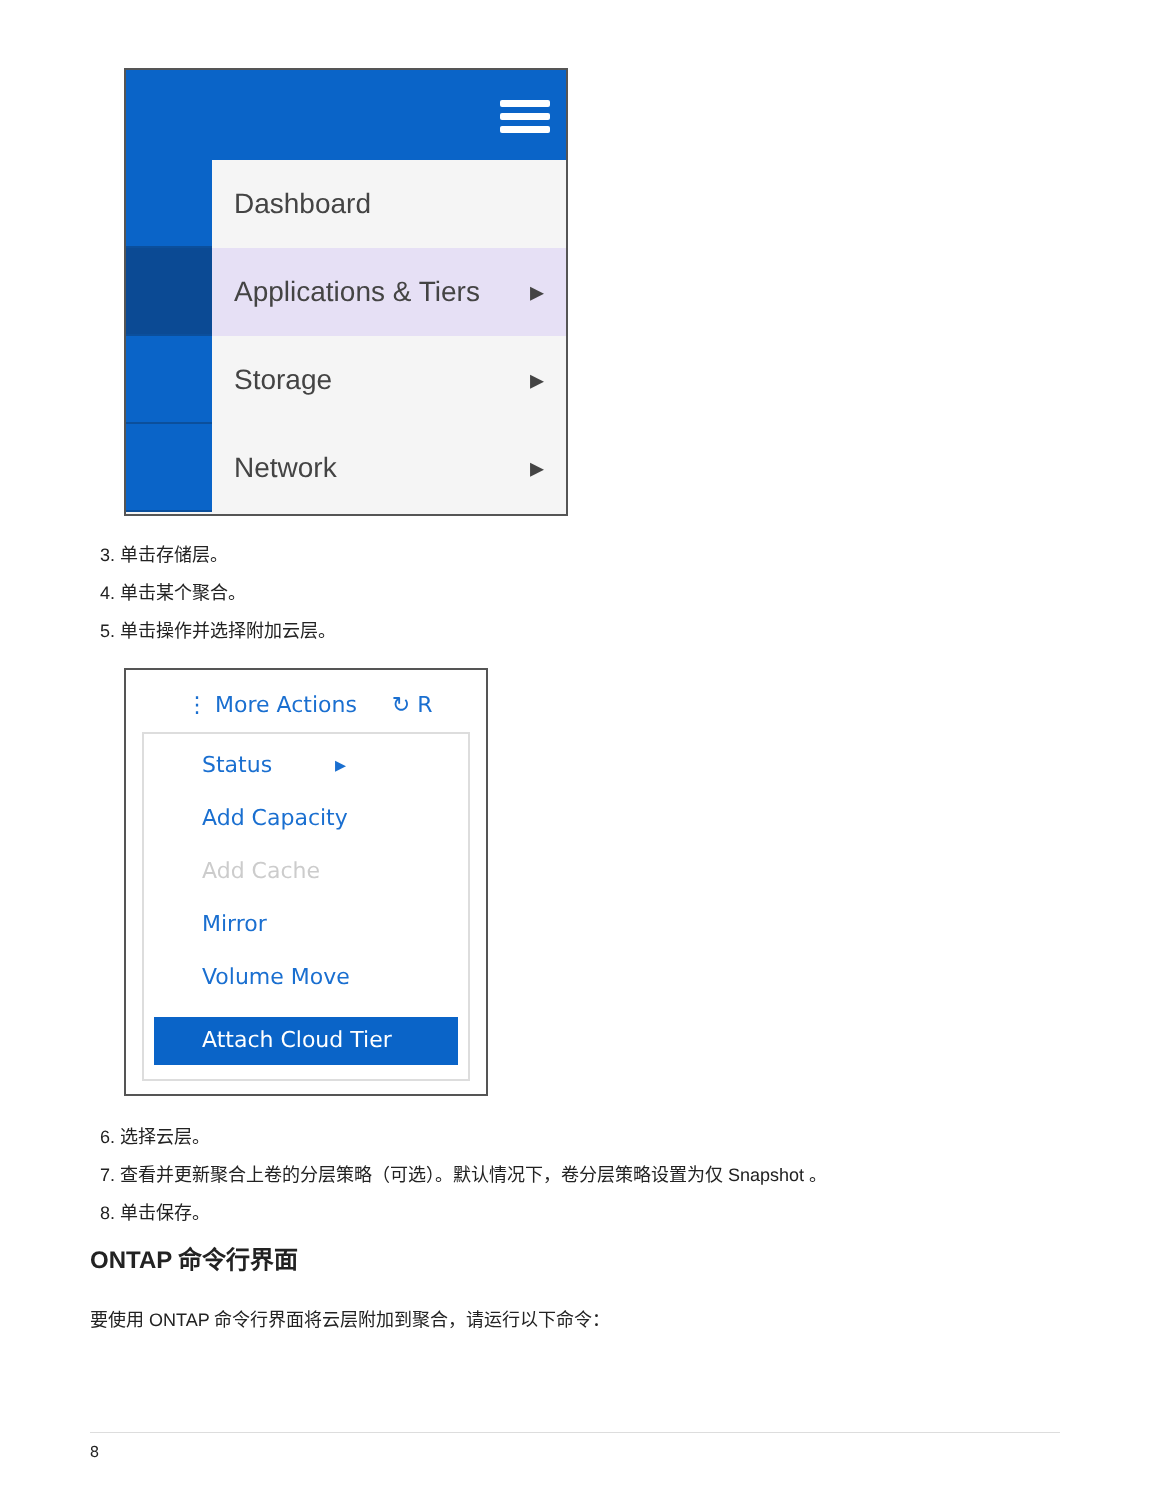Dashboard
Applications & Tiers ▸
Storage ▸
Network ▸
3. 单击存储层。
4. 单击某个聚合。
5. 单击操作并选择附加云层。
⋮ More Actions ↻ R
Status ▸
Add Capacity
Add Cache
Mirror
Volume Move
Attach Cloud Tier
6. 选择云层。
7. 查看并更新聚合上卷的分层策略（可选）。默认情况下，卷分层策略设置为仅 Snapshot 。
8. 单击保存。
ONTAP 命令行界面
要使用 ONTAP 命令行界面将云层附加到聚合，请运行以下命令：
8